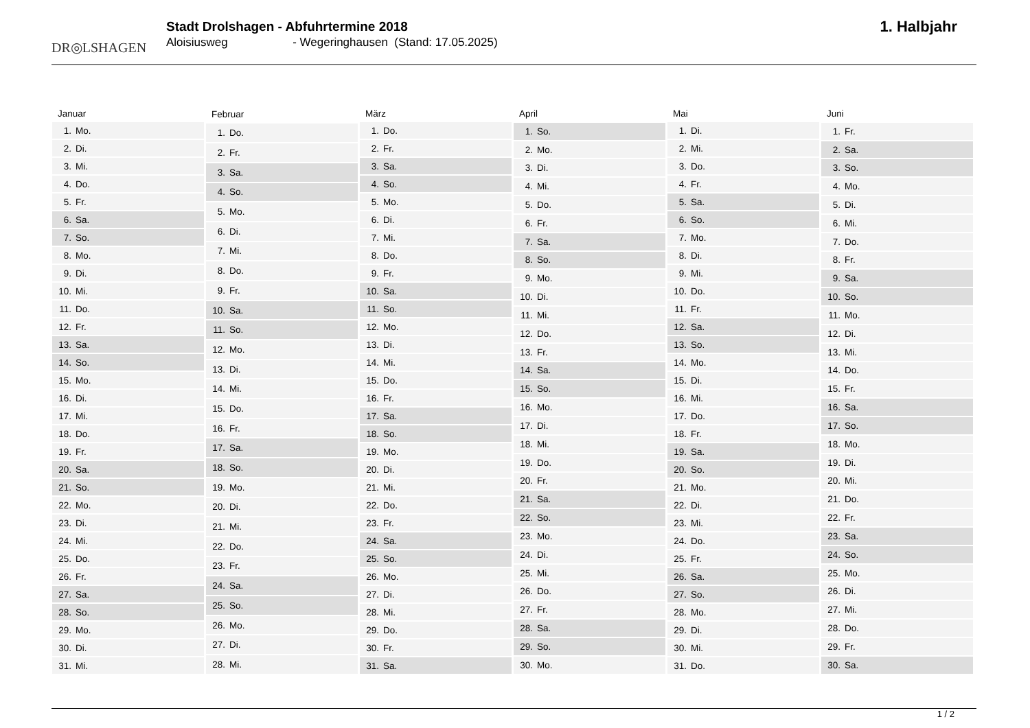DR◎LSHAGEN
Stadt Drolshagen - Abfuhrtermine 2018
Aloisiusweg - Wegeringhausen (Stand: 17.05.2025)
1. Halbjahr
| Januar | |
| --- | --- |
| 1. | Mo. |
| 2. | Di. |
| 3. | Mi. |
| 4. | Do. |
| 5. | Fr. |
| 6. | Sa. |
| 7. | So. |
| 8. | Mo. |
| 9. | Di. |
| 10. | Mi. |
| 11. | Do. |
| 12. | Fr. |
| 13. | Sa. |
| 14. | So. |
| 15. | Mo. |
| 16. | Di. |
| 17. | Mi. |
| 18. | Do. |
| 19. | Fr. |
| 20. | Sa. |
| 21. | So. |
| 22. | Mo. |
| 23. | Di. |
| 24. | Mi. |
| 25. | Do. |
| 26. | Fr. |
| 27. | Sa. |
| 28. | So. |
| 29. | Mo. |
| 30. | Di. |
| 31. | Mi. |
| Februar | |
| --- | --- |
| 1. | Do. |
| 2. | Fr. |
| 3. | Sa. |
| 4. | So. |
| 5. | Mo. |
| 6. | Di. |
| 7. | Mi. |
| 8. | Do. |
| 9. | Fr. |
| 10. | Sa. |
| 11. | So. |
| 12. | Mo. |
| 13. | Di. |
| 14. | Mi. |
| 15. | Do. |
| 16. | Fr. |
| 17. | Sa. |
| 18. | So. |
| 19. | Mo. |
| 20. | Di. |
| 21. | Mi. |
| 22. | Do. |
| 23. | Fr. |
| 24. | Sa. |
| 25. | So. |
| 26. | Mo. |
| 27. | Di. |
| 28. | Mi. |
| März | |
| --- | --- |
| 1. | Do. |
| 2. | Fr. |
| 3. | Sa. |
| 4. | So. |
| 5. | Mo. |
| 6. | Di. |
| 7. | Mi. |
| 8. | Do. |
| 9. | Fr. |
| 10. | Sa. |
| 11. | So. |
| 12. | Mo. |
| 13. | Di. |
| 14. | Mi. |
| 15. | Do. |
| 16. | Fr. |
| 17. | Sa. |
| 18. | So. |
| 19. | Mo. |
| 20. | Di. |
| 21. | Mi. |
| 22. | Do. |
| 23. | Fr. |
| 24. | Sa. |
| 25. | So. |
| 26. | Mo. |
| 27. | Di. |
| 28. | Mi. |
| 29. | Do. |
| 30. | Fr. |
| 31. | Sa. |
| April | |
| --- | --- |
| 1. | So. |
| 2. | Mo. |
| 3. | Di. |
| 4. | Mi. |
| 5. | Do. |
| 6. | Fr. |
| 7. | Sa. |
| 8. | So. |
| 9. | Mo. |
| 10. | Di. |
| 11. | Mi. |
| 12. | Do. |
| 13. | Fr. |
| 14. | Sa. |
| 15. | So. |
| 16. | Mo. |
| 17. | Di. |
| 18. | Mi. |
| 19. | Do. |
| 20. | Fr. |
| 21. | Sa. |
| 22. | So. |
| 23. | Mo. |
| 24. | Di. |
| 25. | Mi. |
| 26. | Do. |
| 27. | Fr. |
| 28. | Sa. |
| 29. | So. |
| 30. | Mo. |
| Mai | |
| --- | --- |
| 1. | Di. |
| 2. | Mi. |
| 3. | Do. |
| 4. | Fr. |
| 5. | Sa. |
| 6. | So. |
| 7. | Mo. |
| 8. | Di. |
| 9. | Mi. |
| 10. | Do. |
| 11. | Fr. |
| 12. | Sa. |
| 13. | So. |
| 14. | Mo. |
| 15. | Di. |
| 16. | Mi. |
| 17. | Do. |
| 18. | Fr. |
| 19. | Sa. |
| 20. | So. |
| 21. | Mo. |
| 22. | Di. |
| 23. | Mi. |
| 24. | Do. |
| 25. | Fr. |
| 26. | Sa. |
| 27. | So. |
| 28. | Mo. |
| 29. | Di. |
| 30. | Mi. |
| 31. | Do. |
| Juni | |
| --- | --- |
| 1. | Fr. |
| 2. | Sa. |
| 3. | So. |
| 4. | Mo. |
| 5. | Di. |
| 6. | Mi. |
| 7. | Do. |
| 8. | Fr. |
| 9. | Sa. |
| 10. | So. |
| 11. | Mo. |
| 12. | Di. |
| 13. | Mi. |
| 14. | Do. |
| 15. | Fr. |
| 16. | Sa. |
| 17. | So. |
| 18. | Mo. |
| 19. | Di. |
| 20. | Mi. |
| 21. | Do. |
| 22. | Fr. |
| 23. | Sa. |
| 24. | So. |
| 25. | Mo. |
| 26. | Di. |
| 27. | Mi. |
| 28. | Do. |
| 29. | Fr. |
| 30. | Sa. |
1 / 2